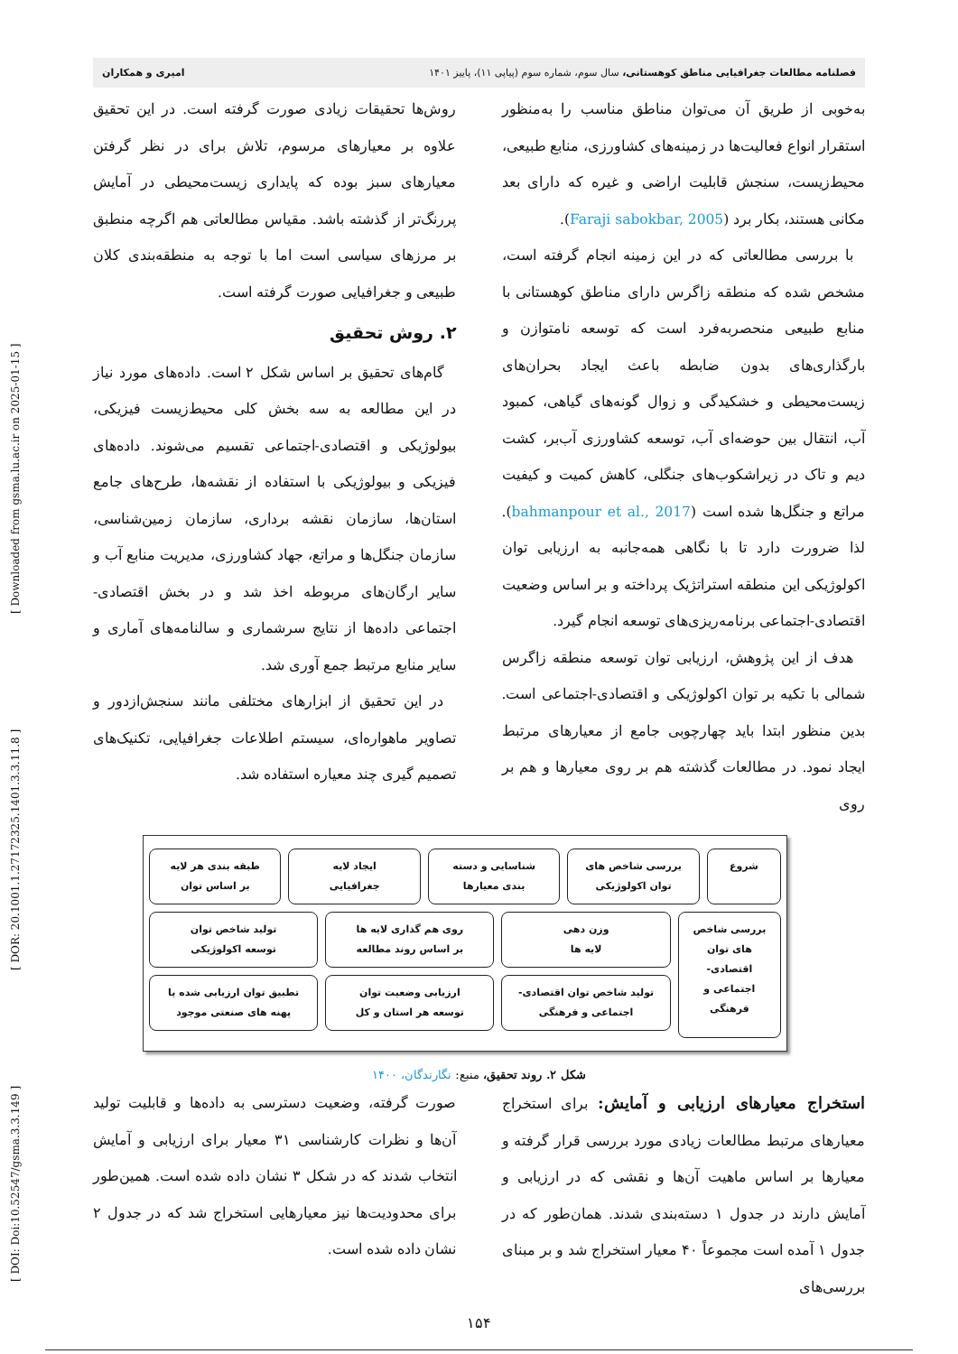[ DOI: Doi:10.52547/gsma.3.3.149 ] [ DOR: 20.1001.1.27172325.1401.3.3.11.8 ] [ Downloaded from gsma.lu.ac.ir on 2025-01-15 ]
فصلنامه مطالعات جغرافیایی مناطق کوهستانی، سال سوم، شماره سوم (پیاپی ۱۱)، پاییز ۱۴۰۱ امیری و همکاران
به‌خوبی از طریق آن می‌توان مناطق مناسب را به‌منظور استقرار انواع فعالیت‌ها در زمینه‌های کشاورزی، منابع طبیعی، محیط‌زیست، سنجش قابلیت اراضی و غیره که دارای بعد مکانی هستند، بکار برد (Faraji sabokbar, 2005).
با بررسی مطالعاتی که در این زمینه انجام گرفته است، مشخص شده که منطقه زاگرس دارای مناطق کوهستانی با منابع طبیعی منحصربه‌فرد است که توسعه نامتوازن و بارگذاری‌های بدون ضابطه باعث ایجاد بحران‌های زیست‌محیطی و خشکیدگی و زوال گونه‌های گیاهی، کمبود آب، انتقال بین حوضه‌ای آب، توسعه کشاورزی آب‌بر، کشت دیم و تاک در زیراشکوب‌های جنگلی، کاهش کمیت و کیفیت مراتع و جنگل‌ها شده است (bahmanpour et al., 2017). لذا ضرورت دارد تا با نگاهی همه‌جانبه به ارزیابی توان اکولوژیکی این منطقه استراتژیک پرداخته و بر اساس وضعیت اقتصادی-اجتماعی برنامه‌ریزی‌های توسعه انجام گیرد.
هدف از این پژوهش، ارزیابی توان توسعه منطقه زاگرس شمالی با تکیه بر توان اکولوژیکی و اقتصادی-اجتماعی است. بدین منظور ابتدا باید چهارچوبی جامع از معیارهای مرتبط ایجاد نمود. در مطالعات گذشته هم بر روی معیارها و هم بر روی
روش‌ها تحقیقات زیادی صورت گرفته است. در این تحقیق علاوه بر معیارهای مرسوم، تلاش برای در نظر گرفتن معیارهای سبز بوده که پایداری زیست‌محیطی در آمایش پررنگ‌تر از گذشته باشد. مقیاس مطالعاتی هم اگرچه منطبق بر مرزهای سیاسی است اما با توجه به منطقه‌بندی کلان طبیعی و جغرافیایی صورت گرفته است.
۲. روش تحقیق
گام‌های تحقیق بر اساس شکل ۲ است. داده‌های مورد نیاز در این مطالعه به سه بخش کلی محیط‌زیست فیزیکی، بیولوژیکی و اقتصادی-اجتماعی تقسیم می‌شوند. داده‌های فیزیکی و بیولوژیکی با استفاده از نقشه‌ها، طرح‌های جامع استان‌ها، سازمان نقشه برداری، سازمان زمین‌شناسی، سازمان جنگل‌ها و مراتع، جهاد کشاورزی، مدیریت منابع آب و سایر ارگان‌های مربوطه اخذ شد و در بخش اقتصادی-اجتماعی داده‌ها از نتایج سرشماری و سالنامه‌های آماری و سایر منابع مرتبط جمع آوری شد.
در این تحقیق از ابزارهای مختلفی مانند سنجش‌ازدور و تصاویر ماهواره‌ای، سیستم اطلاعات جغرافیایی، تکنیک‌های تصمیم گیری چند معیاره استفاده شد.
شروع بررسی شاخص های
توان اکولوژیکی
شناسایی و دسته
بندی معیارها
ایجاد لایه
جغرافیایی
طبقه بندی هر لایه
بر اساس توان
بررسی شاخص های توان اقتصادی-اجتماعی و فرهنگی
وزن دهی
لایه ها
روی هم گذاری لایه ها
بر اساس روند مطالعه
تولید شاخص توان
توسعه اکولوژیکی
تولید شاخص توان اقتصادی-
اجتماعی و فرهنگی
ارزیابی وضعیت توان
توسعه هر استان و کل
تطبیق توان ارزیابی شده با
پهنه های صنعتی موجود
شکل ۲. روند تحقیق، منبع: نگارندگان، ۱۴۰۰
استخراج معیارهای ارزیابی و آمایش: برای استخراج معیارهای مرتبط مطالعات زیادی مورد بررسی قرار گرفته و معیارها بر اساس ماهیت آن‌ها و نقشی که در ارزیابی و آمایش دارند در جدول ۱ دسته‌بندی شدند. همان‌طور که در جدول ۱ آمده است مجموعاً ۴۰ معیار استخراج شد و بر مبنای بررسی‌های
صورت گرفته، وضعیت دسترسی به داده‌ها و قابلیت تولید آن‌ها و نظرات کارشناسی ۳۱ معیار برای ارزیابی و آمایش انتخاب شدند که در شکل ۳ نشان داده شده است. همین‌طور برای محدودیت‌ها نیز معیارهایی استخراج شد که در جدول ۲ نشان داده شده است.
۱۵۴